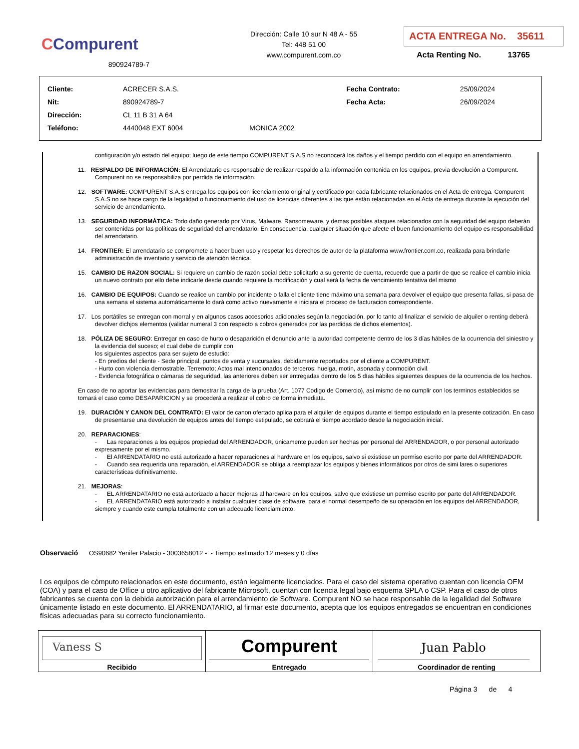CCompurent
890924789-7
Dirección: Calle 10 sur N 48 A - 55
Tel: 448 51 00
www.compurent.com.co
ACTA ENTREGA No. 35611
Acta Renting No. 13765
| Cliente: | ACRECER S.A.S. | | Fecha Contrato: | 25/09/2024 |
| Nit: | 890924789-7 | | Fecha Acta: | 26/09/2024 |
| Dirección: | CL 11 B 31 A 64 | | | |
| Teléfono: | 4440048 EXT 6004 | MONICA 2002 | | |
configuración y/o estado del equipo; luego de este tiempo COMPURENT S.A.S no reconocerá los daños y el tiempo perdido con el equipo en arrendamiento.
11. RESPALDO DE INFORMACIÓN: El Arrendatario es responsable de realizar respaldo a la información contenida en los equipos, previa devolución a Compurent. Compurent no se responsabiliza por perdida de información.
12. SOFTWARE: COMPURENT S.A.S entrega los equipos con licenciamiento original y certificado por cada fabricante relacionados en el Acta de entrega. Compurent S.A.S no se hace cargo de la legalidad o funcionamiento del uso de licencias diferentes a las que están relacionadas en el Acta de entrega durante la ejecución del servicio de arrendamiento.
13. SEGURIDAD INFORMÁTICA: Todo daño generado por Virus, Malware, Ransomeware, y demas posibles ataques relacionados con la seguridad del equipo deberán ser contenidas por las políticas de seguridad del arrendatario. En consecuencia, cualquier situación que afecte el buen funcionamiento del equipo es responsabilidad del arrendatario.
14. FRONTIER: El arrendatario se compromete a hacer buen uso y respetar los derechos de autor de la plataforma www.frontier.com.co, realizada para brindarle administración de inventario y servicio de atención técnica.
15. CAMBIO DE RAZON SOCIAL: Si requiere un cambio de razón social debe solicitarlo a su gerente de cuenta, recuerde que a partir de que se realice el cambio inicia un nuevo contrato por ello debe indicarle desde cuando requiere la modificación y cual será la fecha de vencimiento tentativa del mismo
16. CAMBIO DE EQUIPOS: Cuando se realice un cambio por incidente o falla el cliente tiene máximo una semana para devolver el equipo que presenta fallas, si pasa de una semana el sistema automáticamente lo dará como activo nuevamente e iniciara el proceso de facturacion correspondiente.
17. Los portátiles se entregan con morral y en algunos casos accesorios adicionales según la negociación, por lo tanto al finalizar el servicio de alquiler o renting deberá devolver dichjos elementos (validar numeral 3 con respecto a cobros generados por las perdidas de dichos elementos).
18. PÓLIZA DE SEGURO: Entregar en caso de hurto o desaparición el denuncio ante la autoridad competente dentro de los 3 días hábiles de la ocurrencia del siniestro y la evidencia del suceso; el cual debe de cumplir con
los siguientes aspectos para ser sujeto de estudio:
- En predios del cliente - Sede principal, puntos de venta y sucursales, debidamente reportados por el cliente a COMPURENT.
- Hurto con violencia demostrable, Terremoto; Actos mal intencionados de terceros; huelga, motín, asonada y conmoción civil.
- Evidencia fotográfica o cámaras de seguridad, las anteriores deben ser entregadas dentro de los 5 días hábiles siguientes despues de la ocurrencia de los hechos.
En caso de no aportar las evidencias para demostrar la carga de la prueba (Art. 1077 Codigo de Comercio), así mismo de no cumplir con los terminos establecidos se tomará el caso como DESAPARICION y se procederá a realizar el cobro de forma inmediata.
19. DURACIÓN Y CANON DEL CONTRATO: El valor de canon ofertado aplica para el alquiler de equipos durante el tiempo estipulado en la presente cotización. En caso de presentarse una devolución de equipos antes del tiempo estipulado, se cobrará el tiempo acordado desde la negociación inicial.
20. REPARACIONES:
- Las reparaciones a los equipos propiedad del ARRENDADOR, únicamente pueden ser hechas por personal del ARRENDADOR, o por personal autorizado expresamente por el mismo.
- El ARRENDATARIO no está autorizado a hacer reparaciones al hardware en los equipos, salvo si existiese un permiso escrito por parte del ARRENDADOR.
- Cuando sea requerida una reparación, el ARRENDADOR se obliga a reemplazar los equipos y bienes informáticos por otros de simi lares o superiores características definitivamente.
21. MEJORAS:
- EL ARRENDATARIO no está autorizado a hacer mejoras al hardware en los equipos, salvo que existiese un permiso escrito por parte del ARRENDADOR.
- EL ARRENDATARIO está autorizado a instalar cualquier clase de software, para el normal desempeño de su operación en los equipos del ARRENDADOR, siempre y cuando este cumpla totalmente con un adecuado licenciamiento.
Observació OS90682 Yenifer Palacio - 3003658012 - - Tiempo estimado:12 meses y 0 días
Los equipos de cómputo relacionados en este documento, están legalmente licenciados. Para el caso del sistema operativo cuentan con licencia OEM (COA) y para el caso de Office u otro aplicativo del fabricante Microsoft, cuentan con licencia legal bajo esquema SPLA o CSP. Para el caso de otros fabricantes se cuenta con la debida autorización para el arrendamiento de Software. Compurent NO se hace responsable de la legalidad del Software únicamente listado en este documento. El ARRENDATARIO, al firmar este documento, acepta que los equipos entregados se encuentran en condiciones físicas adecuadas para su correcto funcionamiento.
| Vaness S Recibido | Compurent Entregado | Juan Pablo Coordinador de renting |
Página 3 de 4